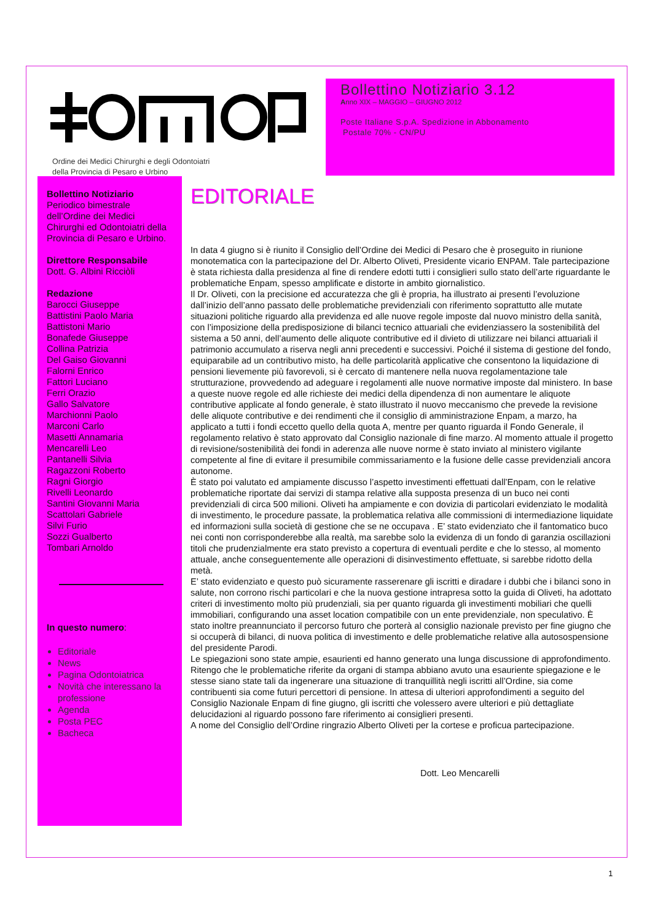Ordine dei Medici Chirurghi e degli Odontoiatri
della Provincia di Pesaro e Urbino
Bollettino Notiziario 3.12
Anno XIX – MAGGIO – GIUGNO 2012
Poste Italiane S.p.A. Spedizione in Abbonamento
Postale 70% - CN/PU
Bollettino Notiziario
Periodico bimestrale dell’Ordine dei Medici Chirurghi ed Odontoiatri della Provincia di Pesaro e Urbino.
Direttore Responsabile
Dott. G. Albini Ricciòli
Redazione
Barocci Giuseppe
Battistini Paolo Maria
Battistoni Mario
Bonafede Giuseppe
Collina Patrizia
Del Gaiso Giovanni
Falorni Enrico
Fattori Luciano
Ferri Orazio
Gallo Salvatore
Marchionni Paolo
Marconi Carlo
Masetti Annamaria
Mencarelli Leo
Pantanelli Silvia
Ragazzoni Roberto
Ragni Giorgio
Rivelli Leonardo
Santini Giovanni Maria
Scattolari Gabriele
Silvi Furio
Sozzi Gualberto
Tombari Arnoldo
In questo numero:
Editoriale
News
Pagina Odontoiatrica
Novità che interessano la professione
Agenda
Posta PEC
Bacheca
EDITORIALE
In data 4 giugno si è riunito il Consiglio dell’Ordine dei Medici di Pesaro che è proseguito in riunione monotematica con la partecipazione del Dr. Alberto Oliveti, Presidente vicario ENPAM. Tale partecipazione è stata richiesta dalla presidenza al fine di rendere edotti tutti i consiglieri sullo stato dell’arte riguardante le problematiche Enpam, spesso amplificate e distorte in ambito giornalistico.
Il Dr. Oliveti, con la precisione ed accuratezza che gli è propria, ha illustrato ai presenti l’evoluzione dall’inizio dell’anno passato delle problematiche previdenziali con riferimento soprattutto alle mutate situazioni politiche riguardo alla previdenza ed alle nuove regole imposte dal nuovo ministro della sanità, con l’imposizione della predisposizione di bilanci tecnico attuariali che evidenziassero la sostenibilità del sistema a 50 anni, dell’aumento delle aliquote contributive ed il divieto di utilizzare nei bilanci attuariali il patrimonio accumulato a riserva negli anni precedenti e successivi. Poiché il sistema di gestione del fondo, equiparabile ad un contributivo misto, ha delle particolarità applicative che consentono la liquidazione di pensioni lievemente più favorevoli, si è cercato di mantenere nella nuova regolamentazione tale strutturazione, provvedendo ad adeguare i regolamenti alle nuove normative imposte dal ministero. In base a queste nuove regole ed alle richieste dei medici della dipendenza di non aumentare le aliquote contributive applicate al fondo generale, è stato illustrato il nuovo meccanismo che prevede la revisione delle aliquote contributive e dei rendimenti che il consiglio di amministrazione Enpam, a marzo, ha applicato a tutti i fondi eccetto quello della quota A, mentre per quanto riguarda il Fondo Generale, il regolamento relativo è stato approvato dal Consiglio nazionale di fine marzo. Al momento attuale il progetto di revisione/sostenibilità dei fondi in aderenza alle nuove norme è stato inviato al ministero vigilante competente al fine di evitare il presumibile commissariamento e la fusione delle casse previdenziali ancora autonome.
È stato poi valutato ed ampiamente discusso l’aspetto investimenti effettuati dall’Enpam, con le relative problematiche riportate dai servizi di stampa relative alla supposta presenza di un buco nei conti previdenziali di circa 500 milioni. Oliveti ha ampiamente e con dovizia di particolari evidenziato le modalità di investimento, le procedure passate, la problematica relativa alle commissioni di intermediazione liquidate ed informazioni sulla società di gestione che se ne occupava . E’ stato evidenziato che il fantomatico buco nei conti non corrisponderebbe alla realtà, ma sarebbe solo la evidenza di un fondo di garanzia oscillazioni titoli che prudenzialmente era stato previsto a copertura di eventuali perdite e che lo stesso, al momento attuale, anche conseguentemente alle operazioni di disinvestimento effettuate, si sarebbe ridotto della metà.
E’ stato evidenziato e questo può sicuramente rasserenare gli iscritti e diradare i dubbi che i bilanci sono in salute, non corrono rischi particolari e che la nuova gestione intrapresa sotto la guida di Oliveti, ha adottato criteri di investimento molto più prudenziali, sia per quanto riguarda gli investimenti mobiliari che quelli immobiliari, configurando una asset location compatibile con un ente previdenziale, non speculativo. È stato inoltre preannunciato il percorso futuro che porterà al consiglio nazionale previsto per fine giugno che si occuperà di bilanci, di nuova politica di investimento e delle problematiche relative alla autosospensione del presidente Parodi.
Le spiegazioni sono state ampie, esaurienti ed hanno generato una lunga discussione di approfondimento. Ritengo che le problematiche riferite da organi di stampa abbiano avuto una esauriente spiegazione e le stesse siano state tali da ingenerare una situazione di tranquillità negli iscritti all’Ordine, sia come contribuenti sia come futuri percettori di pensione. In attesa di ulteriori approfondimenti a seguito del Consiglio Nazionale Enpam di fine giugno, gli iscritti che volessero avere ulteriori e più dettagliate delucidazioni al riguardo possono fare riferimento ai consiglieri presenti.
A nome del Consiglio dell’Ordine ringrazio Alberto Oliveti per la cortese e proficua partecipazione.
Dott. Leo Mencarelli
1